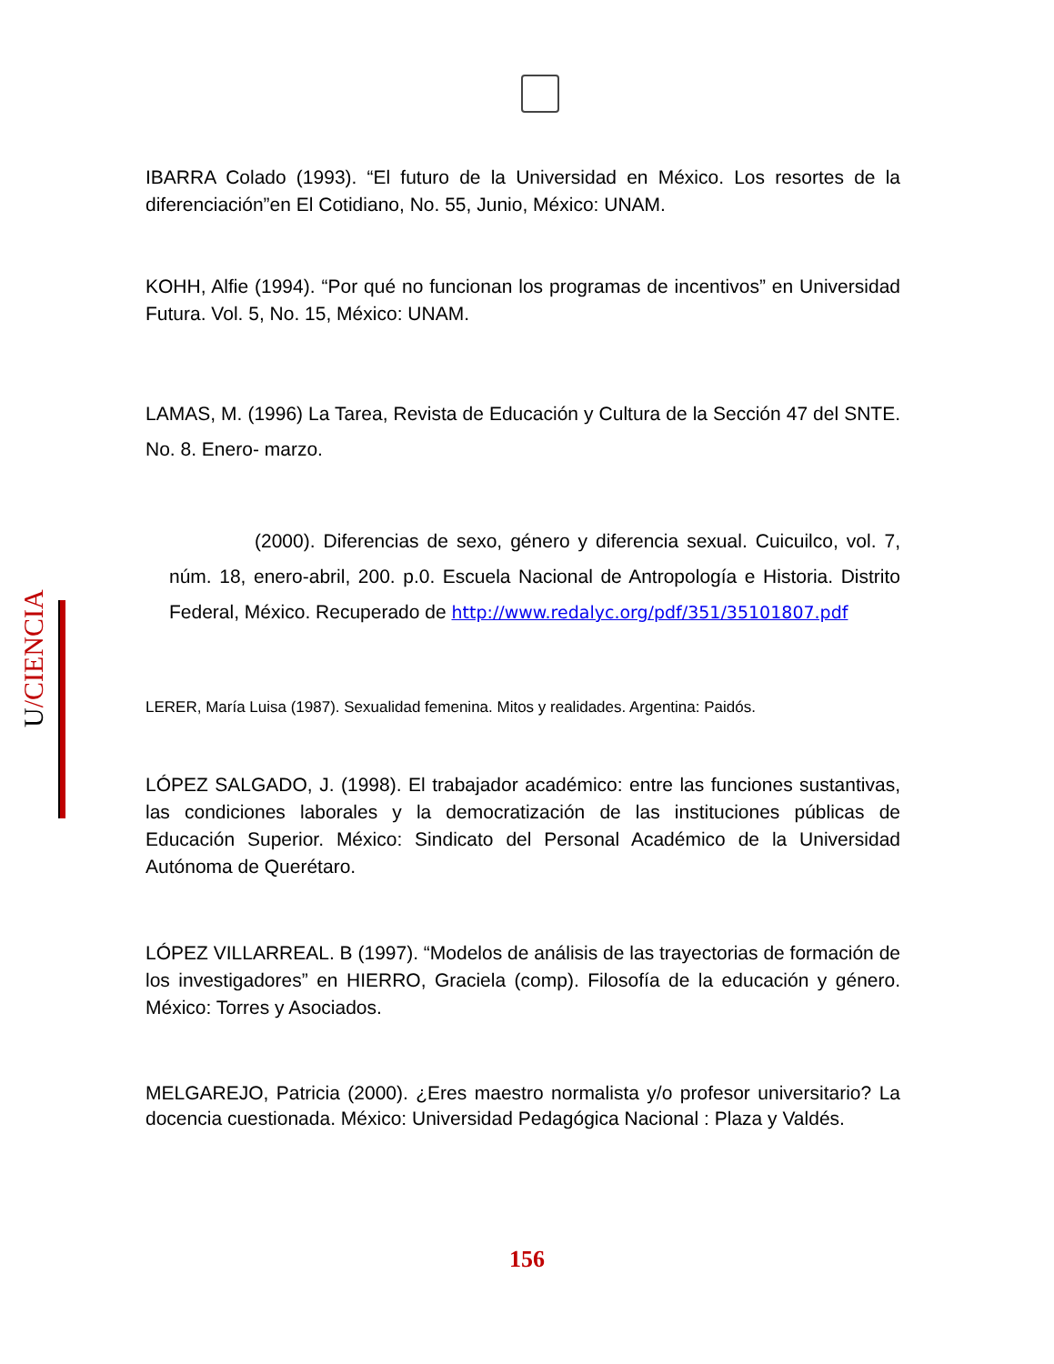IBARRA Colado (1993). “El futuro de la Universidad en México. Los resortes de la diferenciación”en El Cotidiano, No. 55, Junio, México: UNAM.
KOHH, Alfie (1994). “Por qué no funcionan los programas de incentivos” en Universidad Futura. Vol. 5, No. 15, México: UNAM.
LAMAS, M. (1996) La Tarea, Revista de Educación y Cultura de la Sección 47 del SNTE. No. 8. Enero- marzo.
(2000). Diferencias de sexo, género y diferencia sexual. Cuicuilco, vol. 7, núm. 18, enero-abril, 200. p.0. Escuela Nacional de Antropología e Historia. Distrito Federal, México. Recuperado de http://www.redalyc.org/pdf/351/35101807.pdf
LERER, María Luisa (1987). Sexualidad femenina. Mitos y realidades. Argentina: Paidós.
LÓPEZ SALGADO, J. (1998). El trabajador académico: entre las funciones sustantivas, las condiciones laborales y la democratización de las instituciones públicas de Educación Superior. México: Sindicato del Personal Académico de la Universidad Autónoma de Querétaro.
LÓPEZ VILLARREAL. B (1997). “Modelos de análisis de las trayectorias de formación de los investigadores” en HIERRO, Graciela (comp). Filosofía de la educación y género. México: Torres y Asociados.
MELGAREJO, Patricia (2000). ¿Eres maestro normalista y/o profesor universitario? La docencia cuestionada. México: Universidad Pedagógica Nacional : Plaza y Valdés.
U/CIENCIA
156